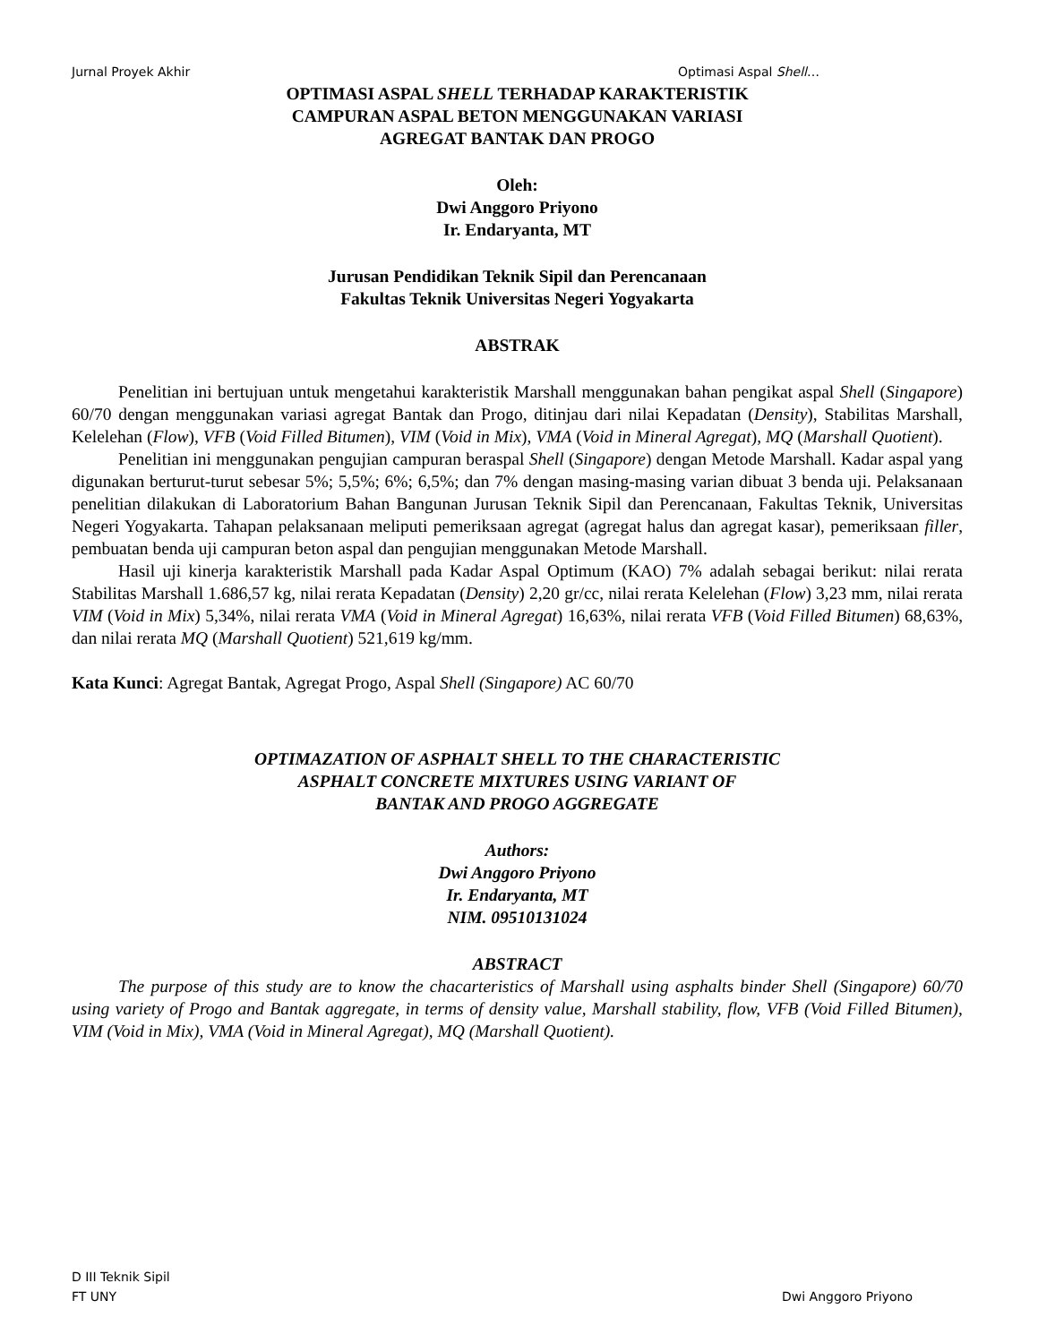Jurnal Proyek Akhir Optimasi Aspal Shell…
OPTIMASI ASPAL SHELL TERHADAP KARAKTERISTIK
CAMPURAN ASPAL BETON MENGGUNAKAN VARIASI
AGREGAT BANTAK DAN PROGO
Oleh:
Dwi Anggoro Priyono
Ir. Endaryanta, MT
Jurusan Pendidikan Teknik Sipil dan Perencanaan
Fakultas Teknik Universitas Negeri Yogyakarta
ABSTRAK
Penelitian ini bertujuan untuk mengetahui karakteristik Marshall menggunakan bahan pengikat aspal Shell (Singapore) 60/70 dengan menggunakan variasi agregat Bantak dan Progo, ditinjau dari nilai Kepadatan (Density), Stabilitas Marshall, Kelelehan (Flow), VFB (Void Filled Bitumen), VIM (Void in Mix), VMA (Void in Mineral Agregat), MQ (Marshall Quotient).
Penelitian ini menggunakan pengujian campuran beraspal Shell (Singapore) dengan Metode Marshall. Kadar aspal yang digunakan berturut-turut sebesar 5%; 5,5%; 6%; 6,5%; dan 7% dengan masing-masing varian dibuat 3 benda uji. Pelaksanaan penelitian dilakukan di Laboratorium Bahan Bangunan Jurusan Teknik Sipil dan Perencanaan, Fakultas Teknik, Universitas Negeri Yogyakarta. Tahapan pelaksanaan meliputi pemeriksaan agregat (agregat halus dan agregat kasar), pemeriksaan filler, pembuatan benda uji campuran beton aspal dan pengujian menggunakan Metode Marshall.
Hasil uji kinerja karakteristik Marshall pada Kadar Aspal Optimum (KAO) 7% adalah sebagai berikut: nilai rerata Stabilitas Marshall 1.686,57 kg, nilai rerata Kepadatan (Density) 2,20 gr/cc, nilai rerata Kelelehan (Flow) 3,23 mm, nilai rerata VIM (Void in Mix) 5,34%, nilai rerata VMA (Void in Mineral Agregat) 16,63%, nilai rerata VFB (Void Filled Bitumen) 68,63%, dan nilai rerata MQ (Marshall Quotient) 521,619 kg/mm.
Kata Kunci: Agregat Bantak, Agregat Progo, Aspal Shell (Singapore) AC 60/70
OPTIMAZATION OF ASPHALT SHELL TO THE CHARACTERISTIC
ASPHALT CONCRETE MIXTURES USING VARIANT OF
BANTAK AND PROGO AGGREGATE
Authors:
Dwi Anggoro Priyono
Ir. Endaryanta, MT
NIM. 09510131024
ABSTRACT
The purpose of this study are to know the chacarteristics of Marshall using asphalts binder Shell (Singapore) 60/70 using variety of Progo and Bantak aggregate, in terms of density value, Marshall stability, flow, VFB (Void Filled Bitumen), VIM (Void in Mix), VMA (Void in Mineral Agregat), MQ (Marshall Quotient).
D III Teknik Sipil
FT UNY Dwi Anggoro Priyono